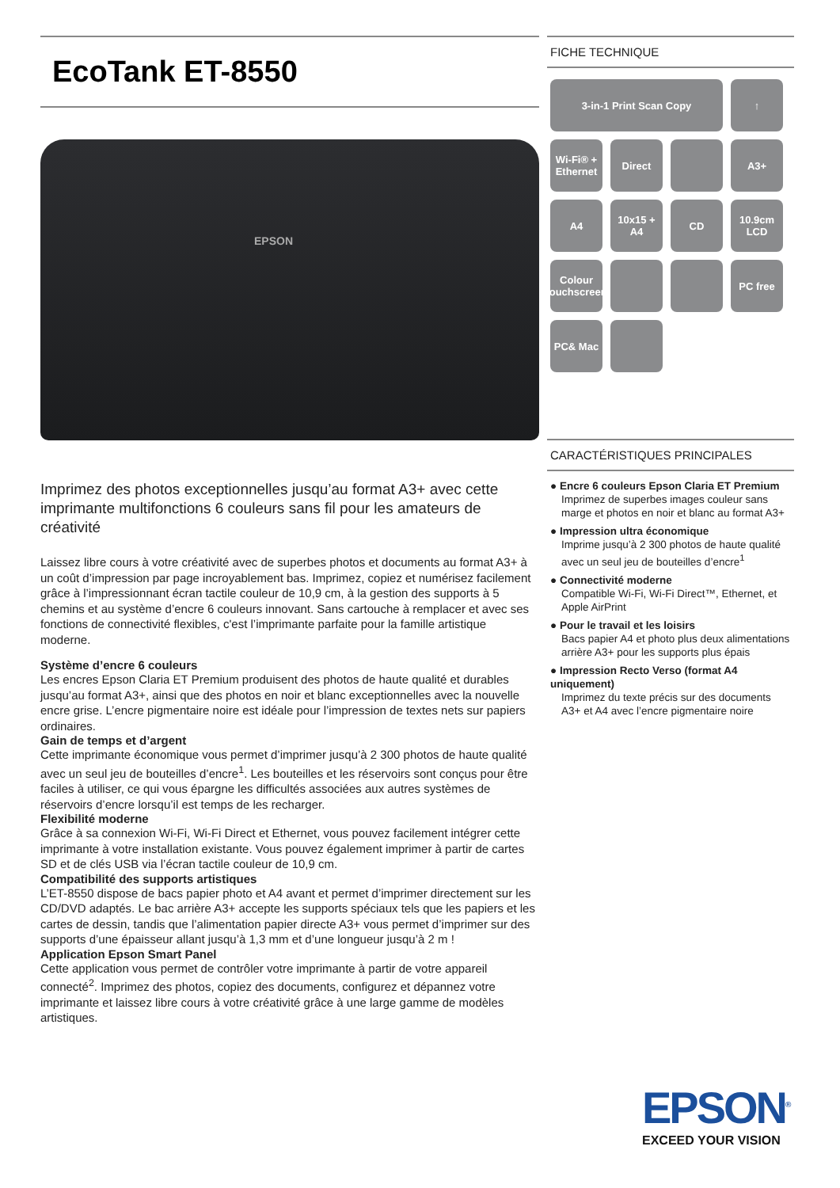EcoTank ET-8550
EPSON
Imprimez des photos exceptionnelles jusqu’au format A3+ avec cette imprimante multifonctions 6 couleurs sans fil pour les amateurs de créativité
Laissez libre cours à votre créativité avec de superbes photos et documents au format A3+ à un coût d’impression par page incroyablement bas. Imprimez, copiez et numérisez facilement grâce à l’impressionnant écran tactile couleur de 10,9 cm, à la gestion des supports à 5 chemins et au système d’encre 6 couleurs innovant. Sans cartouche à remplacer et avec ses fonctions de connectivité flexibles, c'est l’imprimante parfaite pour la famille artistique moderne.
Système d’encre 6 couleurs
Les encres Epson Claria ET Premium produisent des photos de haute qualité et durables jusqu’au format A3+, ainsi que des photos en noir et blanc exceptionnelles avec la nouvelle encre grise. L’encre pigmentaire noire est idéale pour l’impression de textes nets sur papiers ordinaires.
Gain de temps et d’argent
Cette imprimante économique vous permet d’imprimer jusqu’à 2 300 photos de haute qualité avec un seul jeu de bouteilles d’encre<sup>1</sup>. Les bouteilles et les réservoirs sont conçus pour être faciles à utiliser, ce qui vous épargne les difficultés associées aux autres systèmes de réservoirs d’encre lorsqu’il est temps de les recharger.
Flexibilité moderne
Grâce à sa connexion Wi-Fi, Wi-Fi Direct et Ethernet, vous pouvez facilement intégrer cette imprimante à votre installation existante. Vous pouvez également imprimer à partir de cartes SD et de clés USB via l’écran tactile couleur de 10,9 cm.
Compatibilité des supports artistiques
L’ET-8550 dispose de bacs papier photo et A4 avant et permet d’imprimer directement sur les CD/DVD adaptés. Le bac arrière A3+ accepte les supports spéciaux tels que les papiers et les cartes de dessin, tandis que l’alimentation papier directe A3+ vous permet d’imprimer sur des supports d’une épaisseur allant jusqu’à 1,3 mm et d’une longueur jusqu’à 2 m !
Application Epson Smart Panel
Cette application vous permet de contrôler votre imprimante à partir de votre appareil connecté<sup>2</sup>. Imprimez des photos, copiez des documents, configurez et dépannez votre imprimante et laissez libre cours à votre créativité grâce à une large gamme de modèles artistiques.
FICHE TECHNIQUE
3-in-1 Print Scan Copy
↑
Wi-Fi® + Ethernet
Direct
A3+
A4
10x15 + A4
CD
10.9cm LCD
Colour touchscreen
PC free
PC& Mac
CARACTÉRISTIQUES PRINCIPALES
● Encre 6 couleurs Epson Claria ET Premium
Imprimez de superbes images couleur sans marge et photos en noir et blanc au format A3+
● Impression ultra économique
Imprime jusqu’à 2 300 photos de haute qualité avec un seul jeu de bouteilles d’encre<sup>1</sup>
● Connectivité moderne
Compatible Wi-Fi, Wi-Fi Direct™, Ethernet, et Apple AirPrint
● Pour le travail et les loisirs
Bacs papier A4 et photo plus deux alimentations arrière A3+ pour les supports plus épais
● Impression Recto Verso (format A4 uniquement)
Imprimez du texte précis sur des documents A3+ et A4 avec l’encre pigmentaire noire
EPSON<sup>®</sup>
EXCEED YOUR VISION